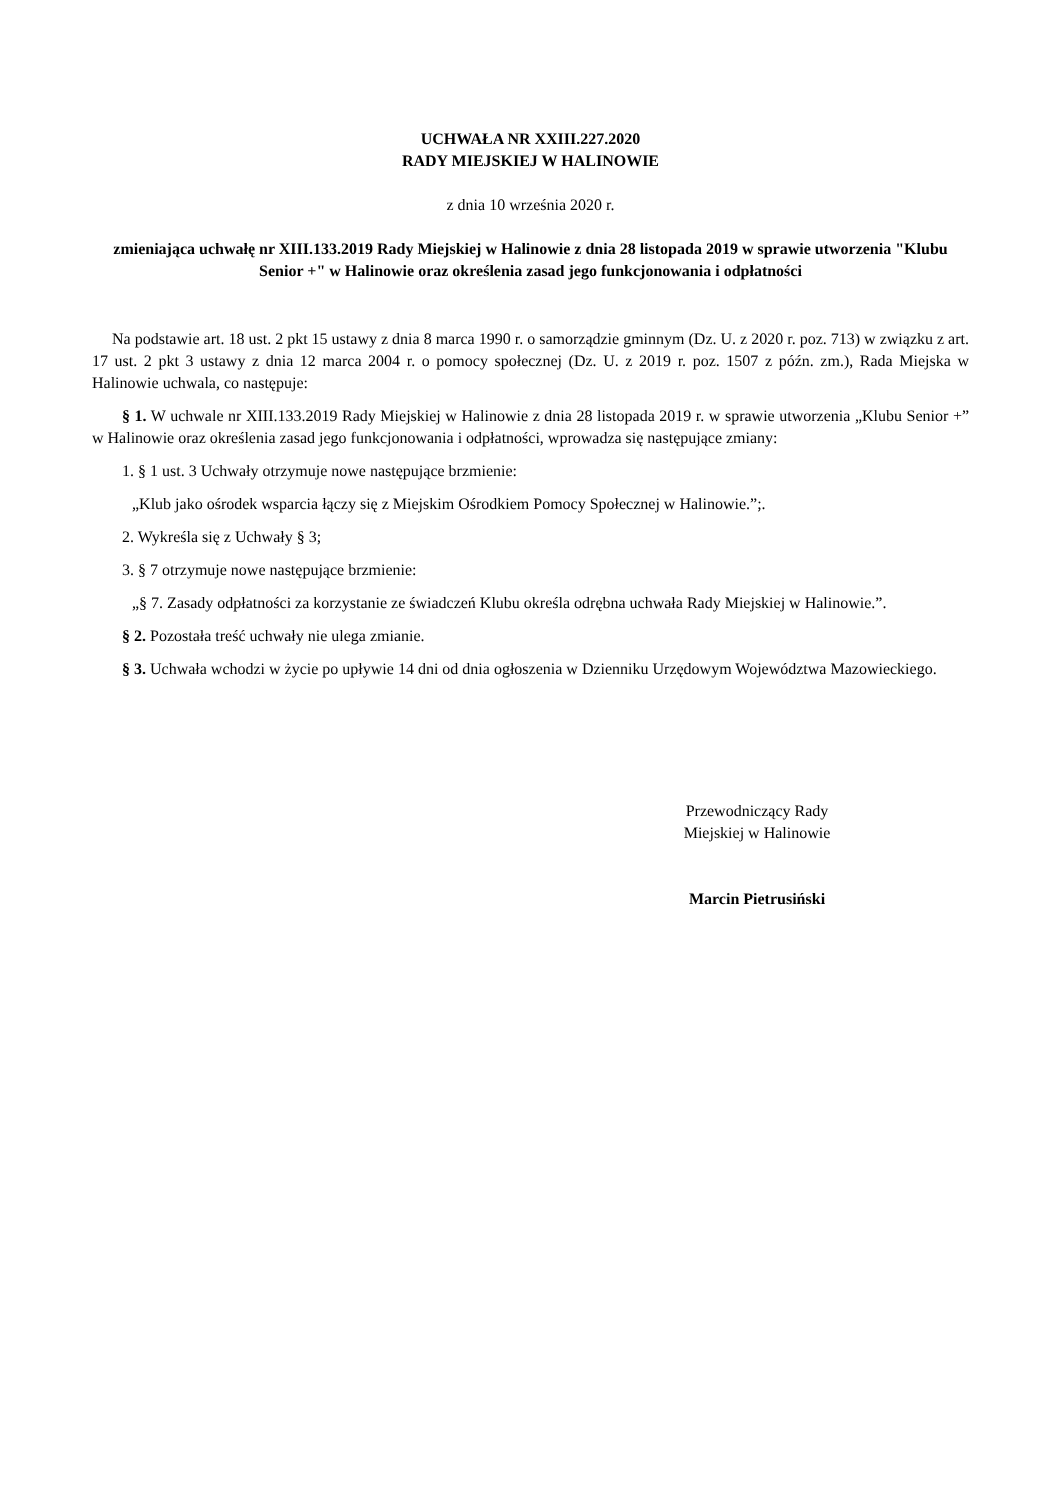UCHWAŁA NR XXIII.227.2020
RADY MIEJSKIEJ W HALINOWIE
z dnia 10 września 2020 r.
zmieniająca uchwałę nr XIII.133.2019 Rady Miejskiej w Halinowie z dnia 28 listopada 2019 w sprawie utworzenia "Klubu Senior +" w Halinowie oraz określenia zasad jego funkcjonowania i odpłatności
Na podstawie art. 18 ust. 2 pkt 15 ustawy z dnia 8 marca 1990 r. o samorządzie gminnym (Dz. U. z 2020 r. poz. 713) w związku z art. 17 ust. 2 pkt 3 ustawy z dnia 12 marca 2004 r. o pomocy społecznej (Dz. U. z 2019 r. poz. 1507 z późn. zm.), Rada Miejska w Halinowie uchwala, co następuje:
§ 1. W uchwale nr XIII.133.2019 Rady Miejskiej w Halinowie z dnia 28 listopada 2019 r. w sprawie utworzenia „Klubu Senior +” w Halinowie oraz określenia zasad jego funkcjonowania i odpłatności, wprowadza się następujące zmiany:
1. § 1 ust. 3 Uchwały otrzymuje nowe następujące brzmienie:
„Klub jako ośrodek wsparcia łączy się z Miejskim Ośrodkiem Pomocy Społecznej w Halinowie.”;.
2. Wykreśla się z Uchwały § 3;
3. § 7 otrzymuje nowe następujące brzmienie:
„§ 7. Zasady odpłatności za korzystanie ze świadczeń Klubu określa odrębna uchwała Rady Miejskiej w Halinowie.”.
§ 2. Pozostała treść uchwały nie ulega zmianie.
§ 3. Uchwała wchodzi w życie po upływie 14 dni od dnia ogłoszenia w Dzienniku Urzędowym Województwa Mazowieckiego.
Przewodniczący Rady
Miejskiej w Halinowie
Marcin Pietrusiński